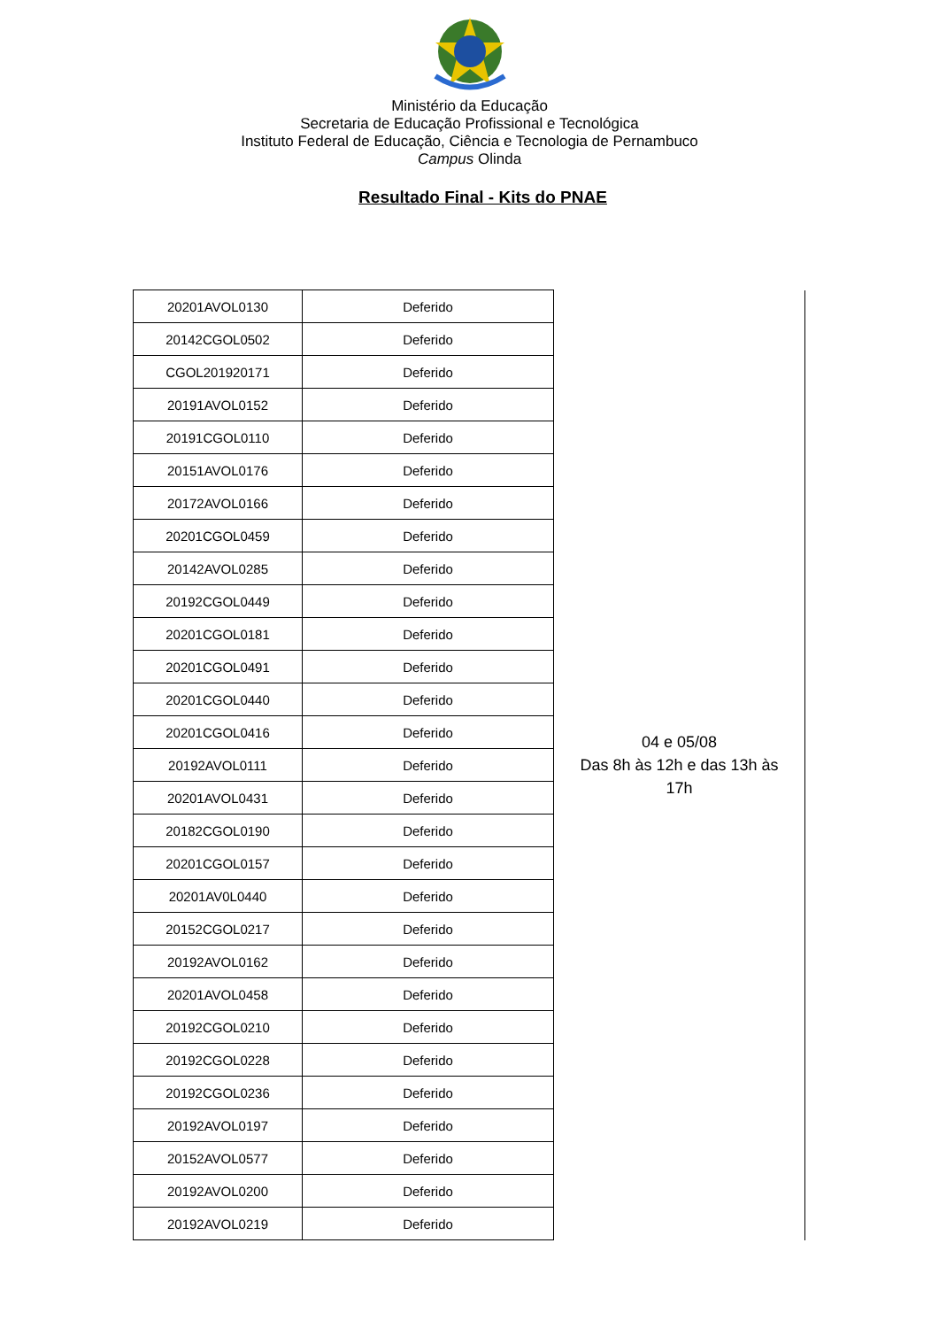Ministério da Educação
Secretaria de Educação Profissional e Tecnológica
Instituto Federal de Educação, Ciência e Tecnologia de Pernambuco
Campus Olinda
Resultado Final - Kits do PNAE
| 20201AVOL0130 | Deferido | 04 e 05/08 Das 8h às 12h e das 13h às 17h |
| 20142CGOL0502 | Deferido | |
| CGOL201920171 | Deferido | |
| 20191AVOL0152 | Deferido | |
| 20191CGOL0110 | Deferido | |
| 20151AVOL0176 | Deferido | |
| 20172AVOL0166 | Deferido | |
| 20201CGOL0459 | Deferido | |
| 20142AVOL0285 | Deferido | |
| 20192CGOL0449 | Deferido | |
| 20201CGOL0181 | Deferido | |
| 20201CGOL0491 | Deferido | |
| 20201CGOL0440 | Deferido | |
| 20201CGOL0416 | Deferido | |
| 20192AVOL0111 | Deferido | |
| 20201AVOL0431 | Deferido | |
| 20182CGOL0190 | Deferido | |
| 20201CGOL0157 | Deferido | |
| 20201AV0L0440 | Deferido | |
| 20152CGOL0217 | Deferido | |
| 20192AVOL0162 | Deferido | |
| 20201AVOL0458 | Deferido | |
| 20192CGOL0210 | Deferido | |
| 20192CGOL0228 | Deferido | |
| 20192CGOL0236 | Deferido | |
| 20192AVOL0197 | Deferido | |
| 20152AVOL0577 | Deferido | |
| 20192AVOL0200 | Deferido | |
| 20192AVOL0219 | Deferido | |